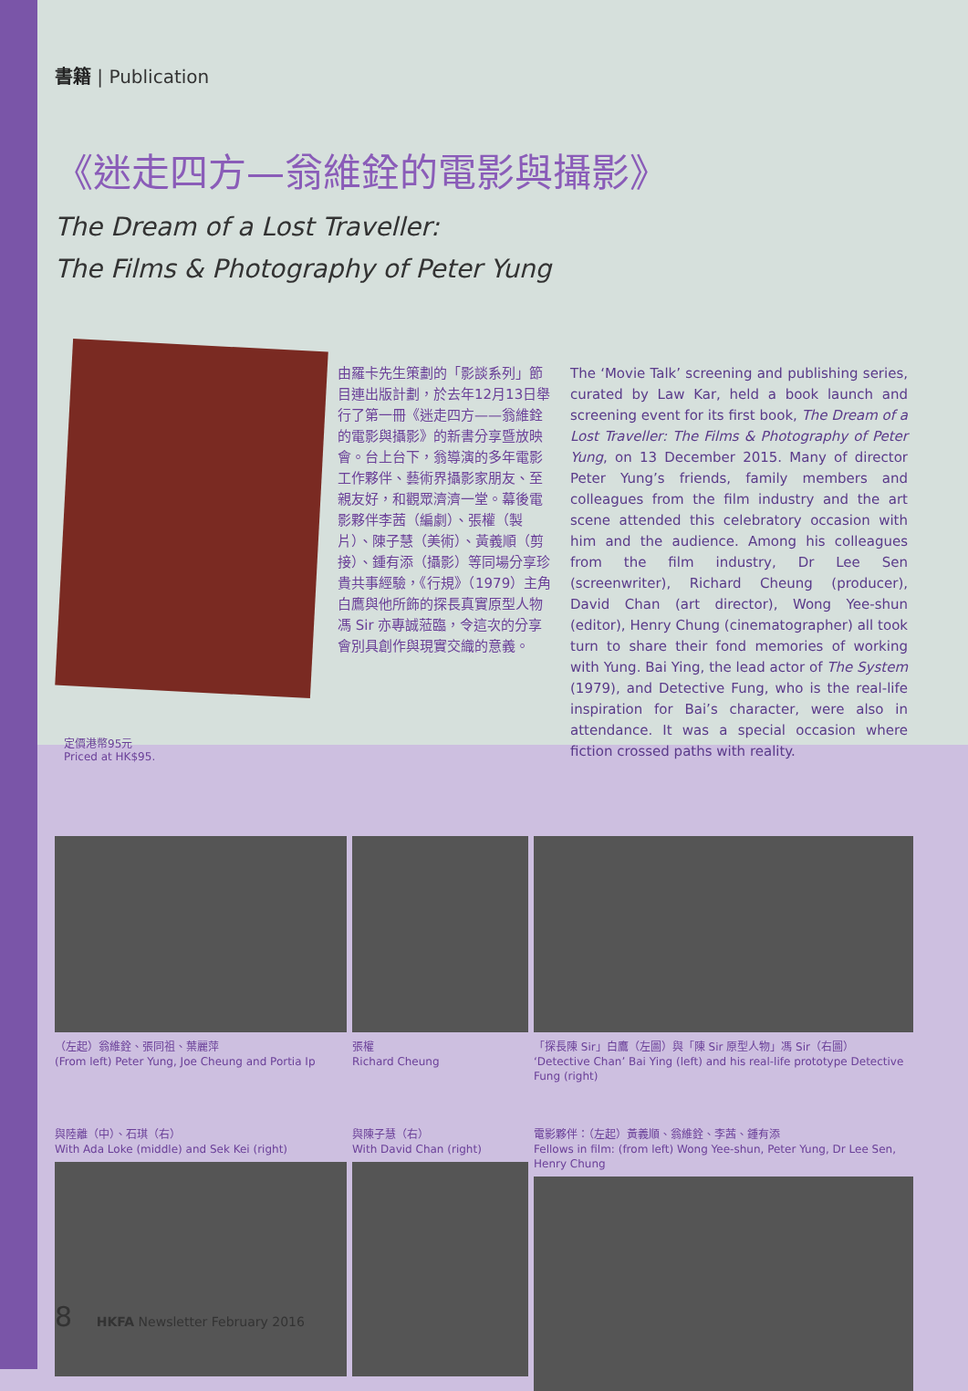書籍 | Publication
《迷走四方—翁維銓的電影與攝影》
The Dream of a Lost Traveller:
The Films & Photography of Peter Yung
由羅卡先生策劃的「影談系列」節目連出版計劃，於去年12月13日舉行了第一冊《迷走四方——翁維銓的電影與攝影》的新書分享暨放映會。台上台下，翁導演的多年電影工作夥伴、藝術界攝影家朋友、至親友好，和觀眾濟濟一堂。幕後電影夥伴李茜（編劇）、張權（製片）、陳子慧（美術）、黃義順（剪接）、鍾有添（攝影）等同場分享珍貴共事經驗，《行規》（1979）主角白鷹與他所飾的探長真實原型人物馮 Sir 亦專誠蒞臨，令這次的分享會別具創作與現實交織的意義。
The ‘Movie Talk’ screening and publishing series, curated by Law Kar, held a book launch and screening event for its first book, The Dream of a Lost Traveller: The Films & Photography of Peter Yung, on 13 December 2015. Many of director Peter Yung’s friends, family members and colleagues from the film industry and the art scene attended this celebratory occasion with him and the audience. Among his colleagues from the film industry, Dr Lee Sen (screenwriter), Richard Cheung (producer), David Chan (art director), Wong Yee-shun (editor), Henry Chung (cinematographer) all took turn to share their fond memories of working with Yung. Bai Ying, the lead actor of The System (1979), and Detective Fung, who is the real-life inspiration for Bai’s character, were also in attendance. It was a special occasion where fiction crossed paths with reality.
定價港幣95元
Priced at HK$95.
（左起）翁維銓、張同祖、葉麗萍
(From left) Peter Yung, Joe Cheung and Portia Ip
張權
Richard Cheung
「探長陳 Sir」白鷹（左圖）與「陳 Sir 原型人物」馮 Sir（右圖）
‘Detective Chan’ Bai Ying (left) and his real-life prototype Detective Fung (right)
與陸離（中）、石琪（右）
With Ada Loke (middle) and Sek Kei (right)
與陳子慧（右）
With David Chan (right)
電影夥伴：（左起）黃義順、翁維銓、李茜、鍾有添
Fellows in film: (from left) Wong Yee-shun, Peter Yung, Dr Lee Sen, Henry Chung
8 HKFA Newsletter February 2016